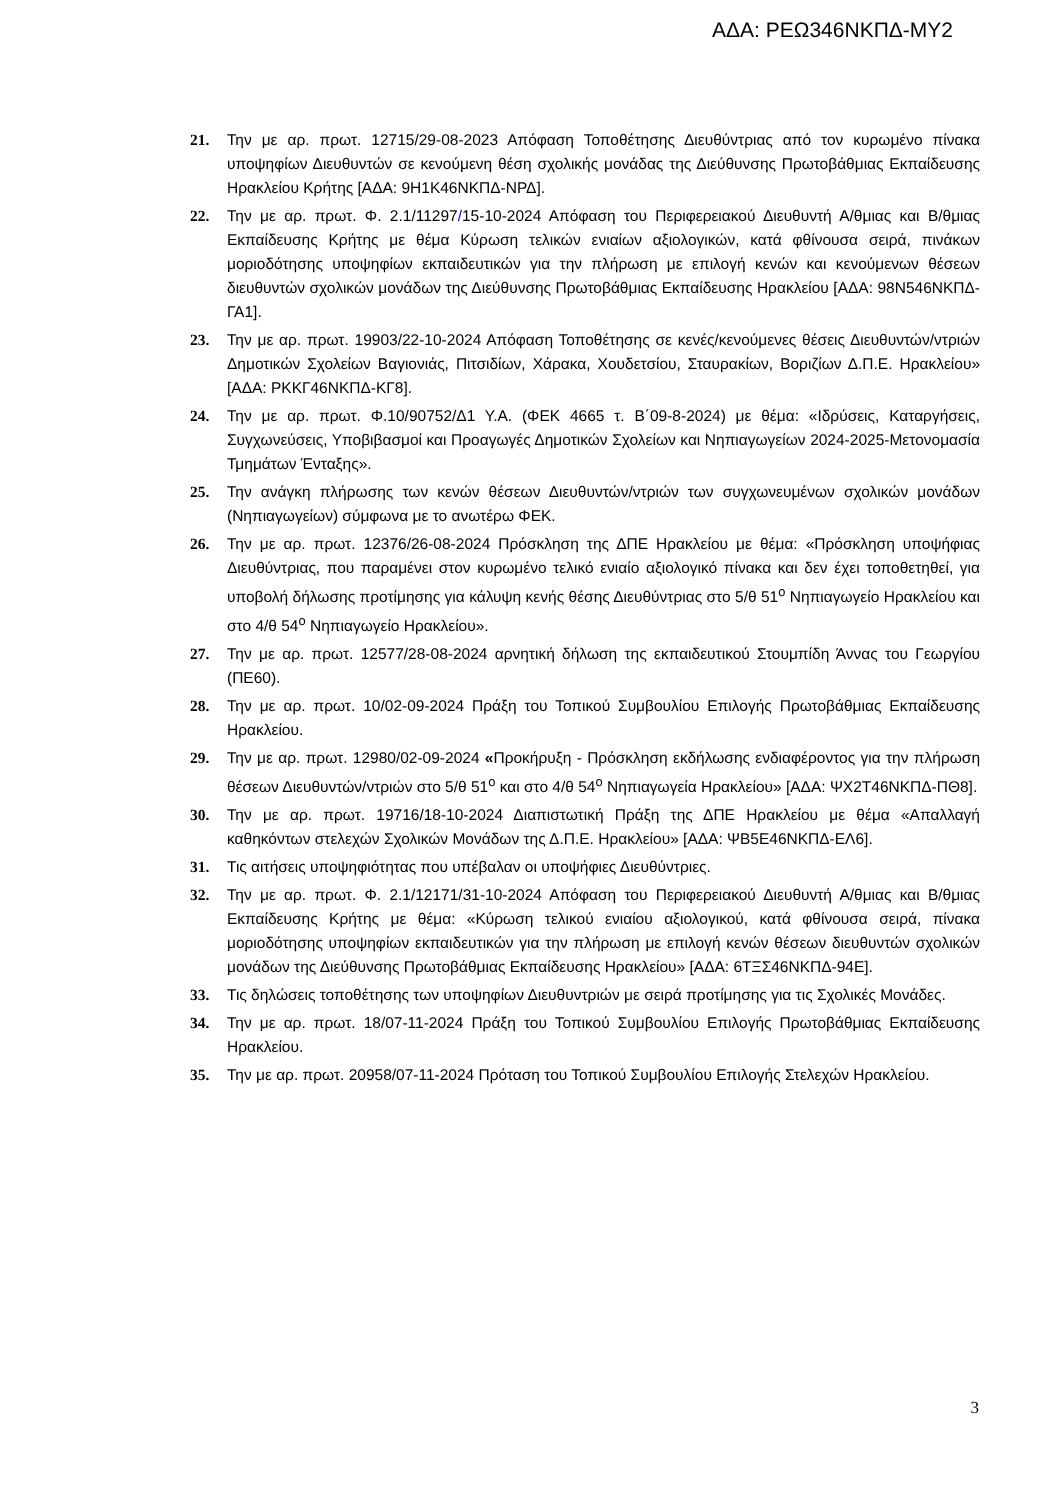ΑΔΑ: ΡΕΩ346ΝΚΠΔ-ΜΥ2
21. Την με αρ. πρωτ. 12715/29-08-2023 Απόφαση Τοποθέτησης Διευθύντριας από τον κυρωμένο πίνακα υποψηφίων Διευθυντών σε κενούμενη θέση σχολικής μονάδας της Διεύθυνσης Πρωτοβάθμιας Εκπαίδευσης Ηρακλείου Κρήτης [ΑΔΑ: 9Η1Κ46ΝΚΠΔ-ΝΡΔ].
22. Την με αρ. πρωτ. Φ. 2.1/11297/15-10-2024 Απόφαση του Περιφερειακού Διευθυντή Α/θμιας και Β/θμιας Εκπαίδευσης Κρήτης με θέμα Κύρωση τελικών ενιαίων αξιολογικών, κατά φθίνουσα σειρά, πινάκων μοριοδότησης υποψηφίων εκπαιδευτικών για την πλήρωση με επιλογή κενών και κενούμενων θέσεων διευθυντών σχολικών μονάδων της Διεύθυνσης Πρωτοβάθμιας Εκπαίδευσης Ηρακλείου [ΑΔΑ: 98Ν546ΝΚΠΔ-ΓΑ1].
23. Την με αρ. πρωτ. 19903/22-10-2024 Απόφαση Τοποθέτησης σε κενές/κενούμενες θέσεις Διευθυντών/ντριών Δημοτικών Σχολείων Βαγιονιάς, Πιτσιδίων, Χάρακα, Χουδετσίου, Σταυρακίων, Βοριζίων Δ.Π.Ε. Ηρακλείου» [ΑΔΑ: ΡΚΚΓ46ΝΚΠΔ-ΚΓ8].
24. Την με αρ. πρωτ. Φ.10/90752/Δ1 Υ.Α. (ΦΕΚ 4665 τ. Β΄09-8-2024) με θέμα: «Ιδρύσεις, Καταργήσεις, Συγχωνεύσεις, Υποβιβασμοί και Προαγωγές Δημοτικών Σχολείων και Νηπιαγωγείων 2024-2025-Μετονομασία Τμημάτων Ένταξης».
25. Την ανάγκη πλήρωσης των κενών θέσεων Διευθυντών/ντριών των συγχωνευμένων σχολικών μονάδων (Νηπιαγωγείων) σύμφωνα με το ανωτέρω ΦΕΚ.
26. Την με αρ. πρωτ. 12376/26-08-2024 Πρόσκληση της ΔΠΕ Ηρακλείου με θέμα: «Πρόσκληση υποψήφιας Διευθύντριας, που παραμένει στον κυρωμένο τελικό ενιαίο αξιολογικό πίνακα και δεν έχει τοποθετηθεί, για υποβολή δήλωσης προτίμησης για κάλυψη κενής θέσης Διευθύντριας στο 5/θ 51<sup>ο</sup> Νηπιαγωγείο Ηρακλείου και στο 4/θ 54<sup>ο</sup> Νηπιαγωγείο Ηρακλείου».
27. Την με αρ. πρωτ. 12577/28-08-2024 αρνητική δήλωση της εκπαιδευτικού Στουμπίδη Άννας του Γεωργίου (ΠΕ60).
28. Την με αρ. πρωτ. 10/02-09-2024 Πράξη του Τοπικού Συμβουλίου Επιλογής Πρωτοβάθμιας Εκπαίδευσης Ηρακλείου.
29. Την με αρ. πρωτ. 12980/02-09-2024 «Προκήρυξη - Πρόσκληση εκδήλωσης ενδιαφέροντος για την πλήρωση θέσεων Διευθυντών/ντριών στο 5/θ 51<sup>ο</sup> και στο 4/θ 54<sup>ο</sup> Νηπιαγωγεία Ηρακλείου» [ΑΔΑ: ΨΧ2Τ46ΝΚΠΔ-ΠΘ8].
30. Την με αρ. πρωτ. 19716/18-10-2024 Διαπιστωτική Πράξη της ΔΠΕ Ηρακλείου με θέμα «Απαλλαγή καθηκόντων στελεχών Σχολικών Μονάδων της Δ.Π.Ε. Ηρακλείου» [ΑΔΑ: ΨΒ5Ε46ΝΚΠΔ-ΕΛ6].
31. Τις αιτήσεις υποψηφιότητας που υπέβαλαν οι υποψήφιες Διευθύντριες.
32. Την με αρ. πρωτ. Φ. 2.1/12171/31-10-2024 Απόφαση του Περιφερειακού Διευθυντή Α/θμιας και Β/θμιας Εκπαίδευσης Κρήτης με θέμα: «Κύρωση τελικού ενιαίου αξιολογικού, κατά φθίνουσα σειρά, πίνακα μοριοδότησης υποψηφίων εκπαιδευτικών για την πλήρωση με επιλογή κενών θέσεων διευθυντών σχολικών μονάδων της Διεύθυνσης Πρωτοβάθμιας Εκπαίδευσης Ηρακλείου» [ΑΔΑ: 6ΤΞΣ46ΝΚΠΔ-94Ε].
33. Τις δηλώσεις τοποθέτησης των υποψηφίων Διευθυντριών με σειρά προτίμησης για τις Σχολικές Μονάδες.
34. Την με αρ. πρωτ. 18/07-11-2024 Πράξη του Τοπικού Συμβουλίου Επιλογής Πρωτοβάθμιας Εκπαίδευσης Ηρακλείου.
35. Την με αρ. πρωτ. 20958/07-11-2024 Πρόταση του Τοπικού Συμβουλίου Επιλογής Στελεχών Ηρακλείου.
3